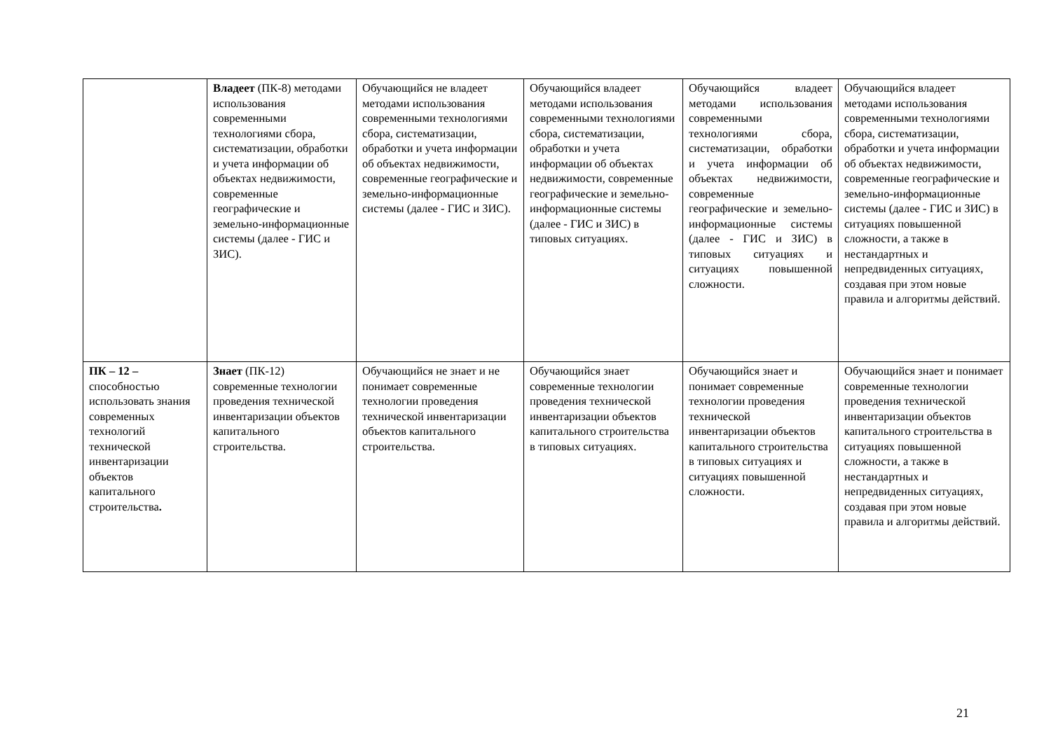| | Владеет (ПК-8) методами использования современными технологиями сбора, систематизации, обработки и учета информации об объектах недвижимости, современные географические и земельно-информационные системы (далее - ГИС и ЗИС). | Обучающийся не владеет методами использования современными технологиями сбора, систематизации, обработки и учета информации об объектах недвижимости, современные географические и земельно-информационные системы (далее - ГИС и ЗИС). | Обучающийся владеет методами использования современными технологиями сбора, систематизации, обработки и учета информации об объектах недвижимости, современные географические и земельно-информационные системы (далее - ГИС и ЗИС) в типовых ситуациях. | Обучающийся владеет методами использования современными технологиями сбора, систематизации, обработки и учета информации об объектах недвижимости, современные географические и земельно-информационные системы (далее - ГИС и ЗИС) в типовых ситуациях и ситуациях повышенной сложности. | Обучающийся владеет методами использования современными технологиями сбора, систематизации, обработки и учета информации об объектах недвижимости, современные географические и земельно-информационные системы (далее - ГИС и ЗИС) в ситуациях повышенной сложности, а также в нестандартных и непредвиденных ситуациях, создавая при этом новые правила и алгоритмы действий. |
| ПК – 12 – способностью использовать знания современных технологий технической инвентаризации объектов капитального строительства . | Знает (ПК-12) современные технологии проведения технической инвентаризации объектов капитального строительства. | Обучающийся не знает и не понимает современные технологии проведения технической инвентаризации объектов капитального строительства. | Обучающийся знает современные технологии проведения технической инвентаризации объектов капитального строительства в типовых ситуациях. | Обучающийся знает и понимает современные технологии проведения технической инвентаризации объектов капитального строительства в типовых ситуациях и ситуациях повышенной сложности. | Обучающийся знает и понимает современные технологии проведения технической инвентаризации объектов капитального строительства в ситуациях повышенной сложности, а также в нестандартных и непредвиденных ситуациях, создавая при этом новые правила и алгоритмы действий. |
21